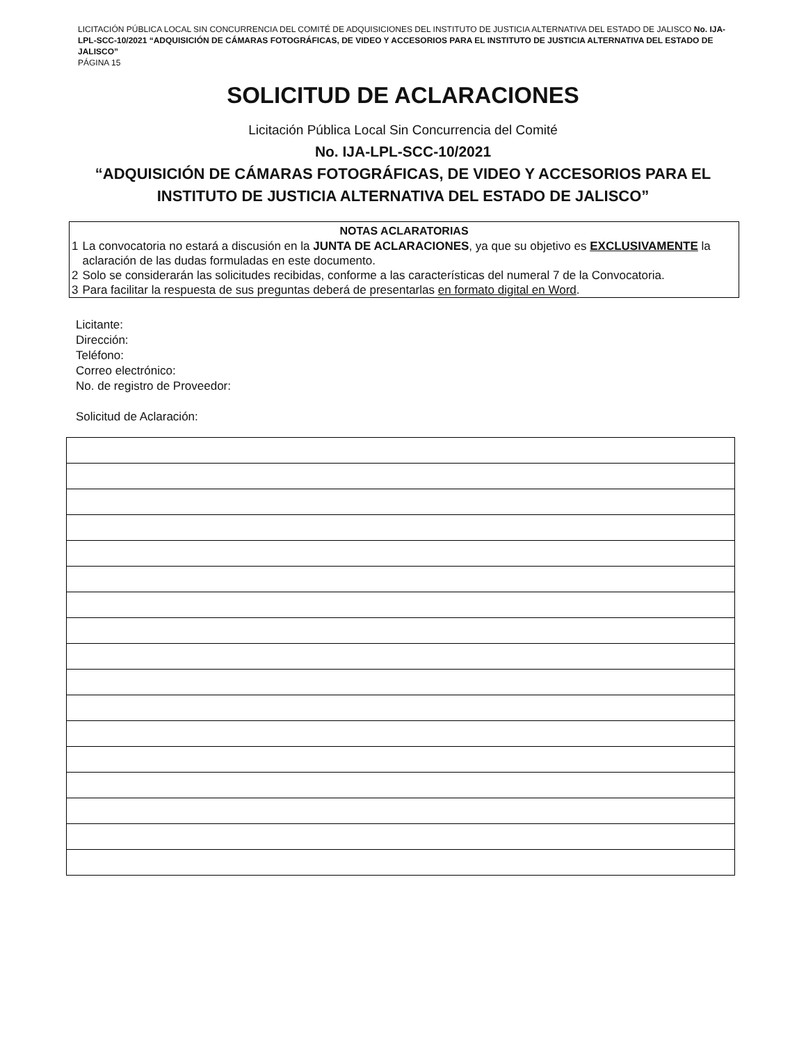LICITACIÓN PÚBLICA LOCAL SIN CONCURRENCIA DEL COMITÉ DE ADQUISICIONES DEL INSTITUTO DE JUSTICIA ALTERNATIVA DEL ESTADO DE JALISCO No. IJA-LPL-SCC-10/2021 “ADQUISICIÓN DE CÁMARAS FOTOGRÁFICAS, DE VIDEO Y ACCESORIOS PARA EL INSTITUTO DE JUSTICIA ALTERNATIVA DEL ESTADO DE JALISCO”
PÁGINA 15
SOLICITUD DE ACLARACIONES
Licitación Pública Local Sin Concurrencia del Comité
No. IJA-LPL-SCC-10/2021
“ADQUISICIÓN DE CÁMARAS FOTOGRÁFICAS, DE VIDEO Y ACCESORIOS PARA EL
INSTITUTO DE JUSTICIA ALTERNATIVA DEL ESTADO DE JALISCO”
| NOTAS ACLARATORIAS | |
| --- | --- |
| 1 | La convocatoria no estará a discusión en la JUNTA DE ACLARACIONES , ya que su objetivo es EXCLUSIVAMENTE la aclaración de las dudas formuladas en este documento. |
| 2 | Solo se considerarán las solicitudes recibidas, conforme a las características del numeral 7 de la Convocatoria. |
| 3 | Para facilitar la respuesta de sus preguntas deberá de presentarlas en formato digital en Word . |
Licitante:
Dirección:
Teléfono:
Correo electrónico:
No. de registro de Proveedor:
Solicitud de Aclaración: